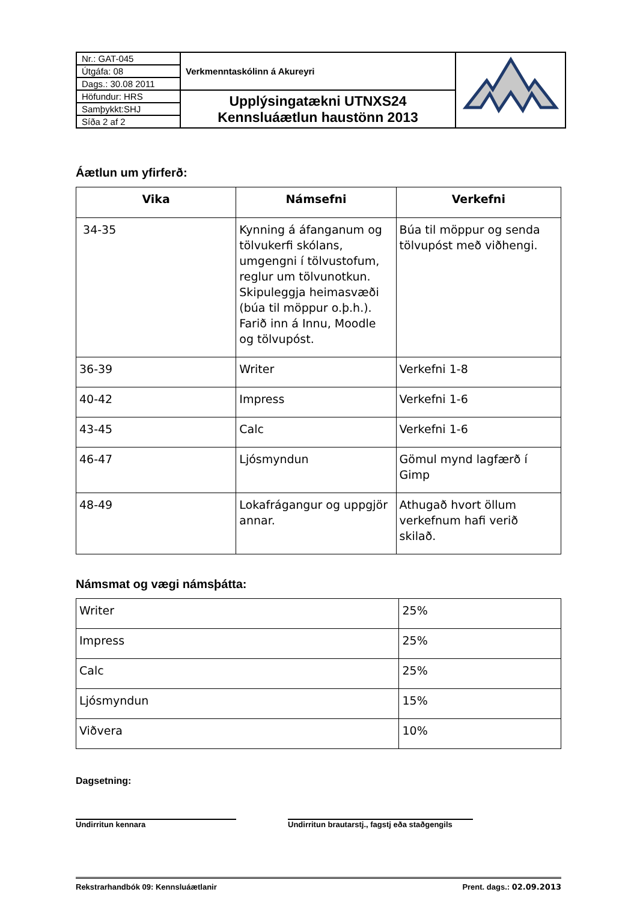| Nr.: GAT-045 | Verkmenntaskólinn á Akureyri | |
| Útgáfa: 08 | | |
| Dags.: 30.08 2011 | | |
| Höfundur: HRS | Upplýsingatækni UTNXS24 Kennsluáætlun haustönn 2013 | |
| Samþykkt:SHJ | | |
| Síða 2 af 2 | | |
Áætlun um yfirferð:
| Vika | Námsefni | Verkefni |
| --- | --- | --- |
| 34-35 | Kynning á áfanganum og tölvukerfi skólans, umgengni í tölvustofum, reglur um tölvunotkun. Skipuleggja heimasvæði (búa til möppur o.þ.h.). Farið inn á Innu, Moodle og tölvupóst. | Búa til möppur og senda tölvupóst með viðhengi. |
| 36-39 | Writer | Verkefni 1-8 |
| 40-42 | Impress | Verkefni 1-6 |
| 43-45 | Calc | Verkefni 1-6 |
| 46-47 | Ljósmyndun | Gömul mynd lagfærð í Gimp |
| 48-49 | Lokafrágangur og uppgjör annar. | Athugað hvort öllum verkefnum hafi verið skilað. |
Námsmat og vægi námsþátta:
| Writer | 25% |
| Impress | 25% |
| Calc | 25% |
| Ljósmyndun | 15% |
| Viðvera | 10% |
Dagsetning:
Undirritun kennara Undirritun brautarstj., fagstj eða staðgengils
Rekstrarhandbók 09: Kennsluáætlanir Prent. dags.: 02.09.2013